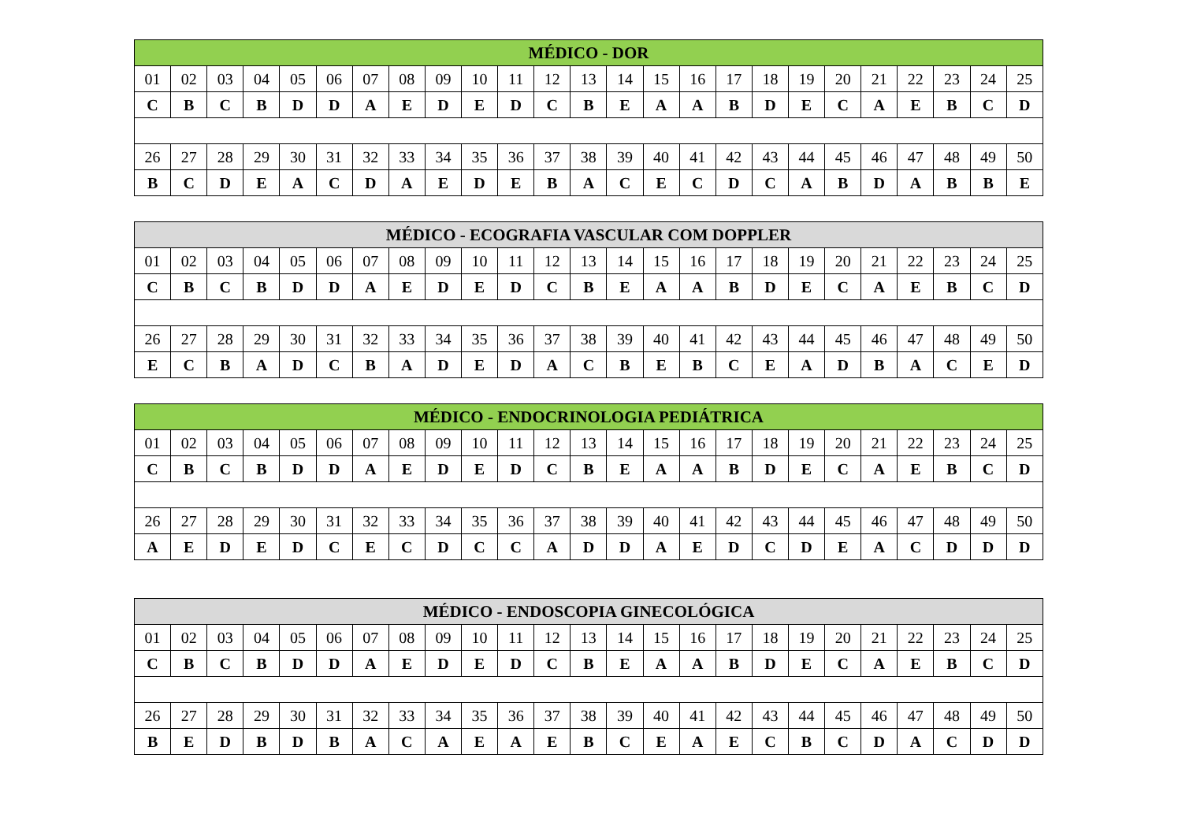| MÉDICO - DOR | | | | | | | | | | | | | | | | | | | | | | | | |
| --- | --- | --- | --- | --- | --- | --- | --- | --- | --- | --- | --- | --- | --- | --- | --- | --- | --- | --- | --- | --- | --- | --- | --- | --- |
| 01 | 02 | 03 | 04 | 05 | 06 | 07 | 08 | 09 | 10 | 11 | 12 | 13 | 14 | 15 | 16 | 17 | 18 | 19 | 20 | 21 | 22 | 23 | 24 | 25 |
| C | B | C | B | D | D | A | E | D | E | D | C | B | E | A | A | B | D | E | C | A | E | B | C | D |
| 26 | 27 | 28 | 29 | 30 | 31 | 32 | 33 | 34 | 35 | 36 | 37 | 38 | 39 | 40 | 41 | 42 | 43 | 44 | 45 | 46 | 47 | 48 | 49 | 50 |
| B | C | D | E | A | C | D | A | E | D | E | B | A | C | E | C | D | C | A | B | D | A | B | B | E |
| MÉDICO - ECOGRAFIA VASCULAR COM DOPPLER | | | | | | | | | | | | | | | | | | | | | | | | |
| --- | --- | --- | --- | --- | --- | --- | --- | --- | --- | --- | --- | --- | --- | --- | --- | --- | --- | --- | --- | --- | --- | --- | --- | --- |
| 01 | 02 | 03 | 04 | 05 | 06 | 07 | 08 | 09 | 10 | 11 | 12 | 13 | 14 | 15 | 16 | 17 | 18 | 19 | 20 | 21 | 22 | 23 | 24 | 25 |
| C | B | C | B | D | D | A | E | D | E | D | C | B | E | A | A | B | D | E | C | A | E | B | C | D |
| 26 | 27 | 28 | 29 | 30 | 31 | 32 | 33 | 34 | 35 | 36 | 37 | 38 | 39 | 40 | 41 | 42 | 43 | 44 | 45 | 46 | 47 | 48 | 49 | 50 |
| E | C | B | A | D | C | B | A | D | E | D | A | C | B | E | B | C | E | A | D | B | A | C | E | D |
| MÉDICO - ENDOCRINOLOGIA PEDIÁTRICA | | | | | | | | | | | | | | | | | | | | | | | | |
| --- | --- | --- | --- | --- | --- | --- | --- | --- | --- | --- | --- | --- | --- | --- | --- | --- | --- | --- | --- | --- | --- | --- | --- | --- |
| 01 | 02 | 03 | 04 | 05 | 06 | 07 | 08 | 09 | 10 | 11 | 12 | 13 | 14 | 15 | 16 | 17 | 18 | 19 | 20 | 21 | 22 | 23 | 24 | 25 |
| C | B | C | B | D | D | A | E | D | E | D | C | B | E | A | A | B | D | E | C | A | E | B | C | D |
| 26 | 27 | 28 | 29 | 30 | 31 | 32 | 33 | 34 | 35 | 36 | 37 | 38 | 39 | 40 | 41 | 42 | 43 | 44 | 45 | 46 | 47 | 48 | 49 | 50 |
| A | E | D | E | D | C | E | C | D | C | C | A | D | D | A | E | D | C | D | E | A | C | D | D | D |
| MÉDICO - ENDOSCOPIA GINECOLÓGICA | | | | | | | | | | | | | | | | | | | | | | | | |
| --- | --- | --- | --- | --- | --- | --- | --- | --- | --- | --- | --- | --- | --- | --- | --- | --- | --- | --- | --- | --- | --- | --- | --- | --- |
| 01 | 02 | 03 | 04 | 05 | 06 | 07 | 08 | 09 | 10 | 11 | 12 | 13 | 14 | 15 | 16 | 17 | 18 | 19 | 20 | 21 | 22 | 23 | 24 | 25 |
| C | B | C | B | D | D | A | E | D | E | D | C | B | E | A | A | B | D | E | C | A | E | B | C | D |
| 26 | 27 | 28 | 29 | 30 | 31 | 32 | 33 | 34 | 35 | 36 | 37 | 38 | 39 | 40 | 41 | 42 | 43 | 44 | 45 | 46 | 47 | 48 | 49 | 50 |
| B | E | D | B | D | B | A | C | A | E | A | E | B | C | E | A | E | C | B | C | D | A | C | D | D |